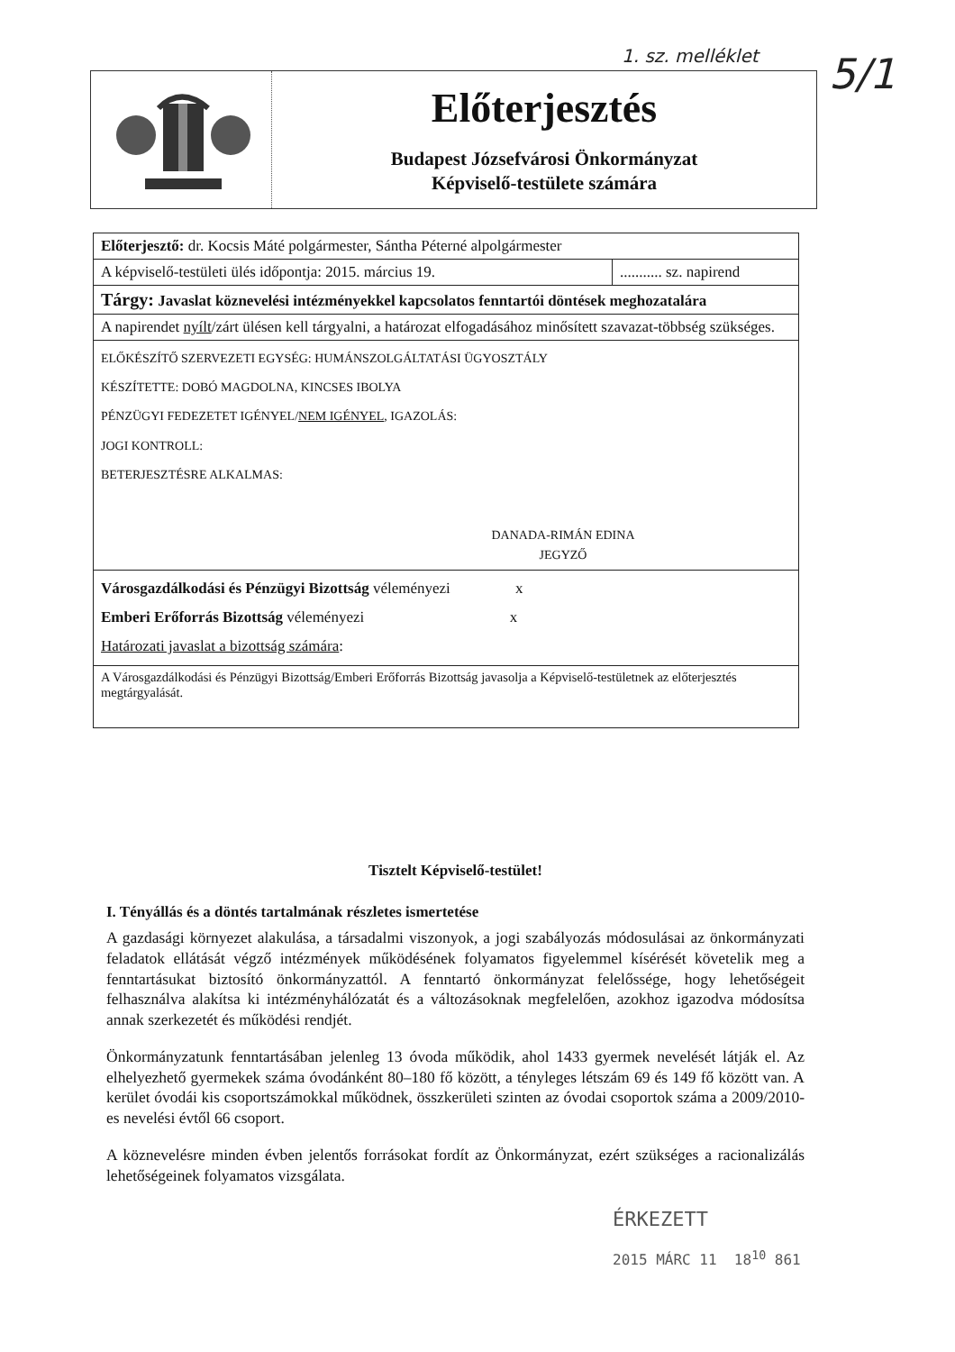1. sz. melléklet 5/1
Előterjesztés
Budapest Józsefvárosi Önkormányzat
Képviselő-testülete számára
| Előterjesztő: dr. Kocsis Máté polgármester, Sántha Péterné alpolgármester | |
| A képviselő-testületi ülés időpontja: 2015. március 19. | ........... sz. napirend |
| Tárgy: Javaslat köznevelési intézményekkel kapcsolatos fenntartói döntések meghozatalára | |
| A napirendet nyílt /zárt ülésen kell tárgyalni, a határozat elfogadásához minősített szavazat-többség szükséges. | |
| ELŐKÉSZÍTŐ SZERVEZETI EGYSÉG: HUMÁNSZOLGÁLTATÁSI ÜGYOSZTÁLY KÉSZÍTETTE: DOBÓ MAGDOLNA, KINCSES IBOLYA PÉNZÜGYI FEDEZETET IGÉNYEL/ NEM IGÉNYEL , IGAZOLÁS: JOGI KONTROLL: BETERJESZTÉSRE ALKALMAS: DANADA-RIMÁN EDINA JEGYZŐ | |
| Városgazdálkodási és Pénzügyi Bizottság véleményezi x Emberi Erőforrás Bizottság véleményezi x Határozati javaslat a bizottság számára : | |
| A Városgazdálkodási és Pénzügyi Bizottság/Emberi Erőforrás Bizottság javasolja a Képviselő-testületnek az előterjesztés megtárgyalását. | |
Tisztelt Képviselő-testület!
I. Tényállás és a döntés tartalmának részletes ismertetése
A gazdasági környezet alakulása, a társadalmi viszonyok, a jogi szabályozás módosulásai az önkormányzati feladatok ellátását végző intézmények működésének folyamatos figyelemmel kísérését követelik meg a fenntartásukat biztosító önkormányzattól. A fenntartó önkormányzat felelőssége, hogy lehetőségeit felhasználva alakítsa ki intézményhálózatát és a változásoknak megfelelően, azokhoz igazodva módosítsa annak szerkezetét és működési rendjét.
Önkormányzatunk fenntartásában jelenleg 13 óvoda működik, ahol 1433 gyermek nevelését látják el. Az elhelyezhető gyermekek száma óvodánként 80–180 fő között, a tényleges létszám 69 és 149 fő között van. A kerület óvodái kis csoportszámokkal működnek, összkerületi szinten az óvodai csoportok száma a 2009/2010-es nevelési évtől 66 csoport.
A köznevelésre minden évben jelentős forrásokat fordít az Önkormányzat, ezért szükséges a racionalizálás lehetőségeinek folyamatos vizsgálata.
ÉRKEZETT
2015 MÁRC 11 18<sup>10</sup> 861